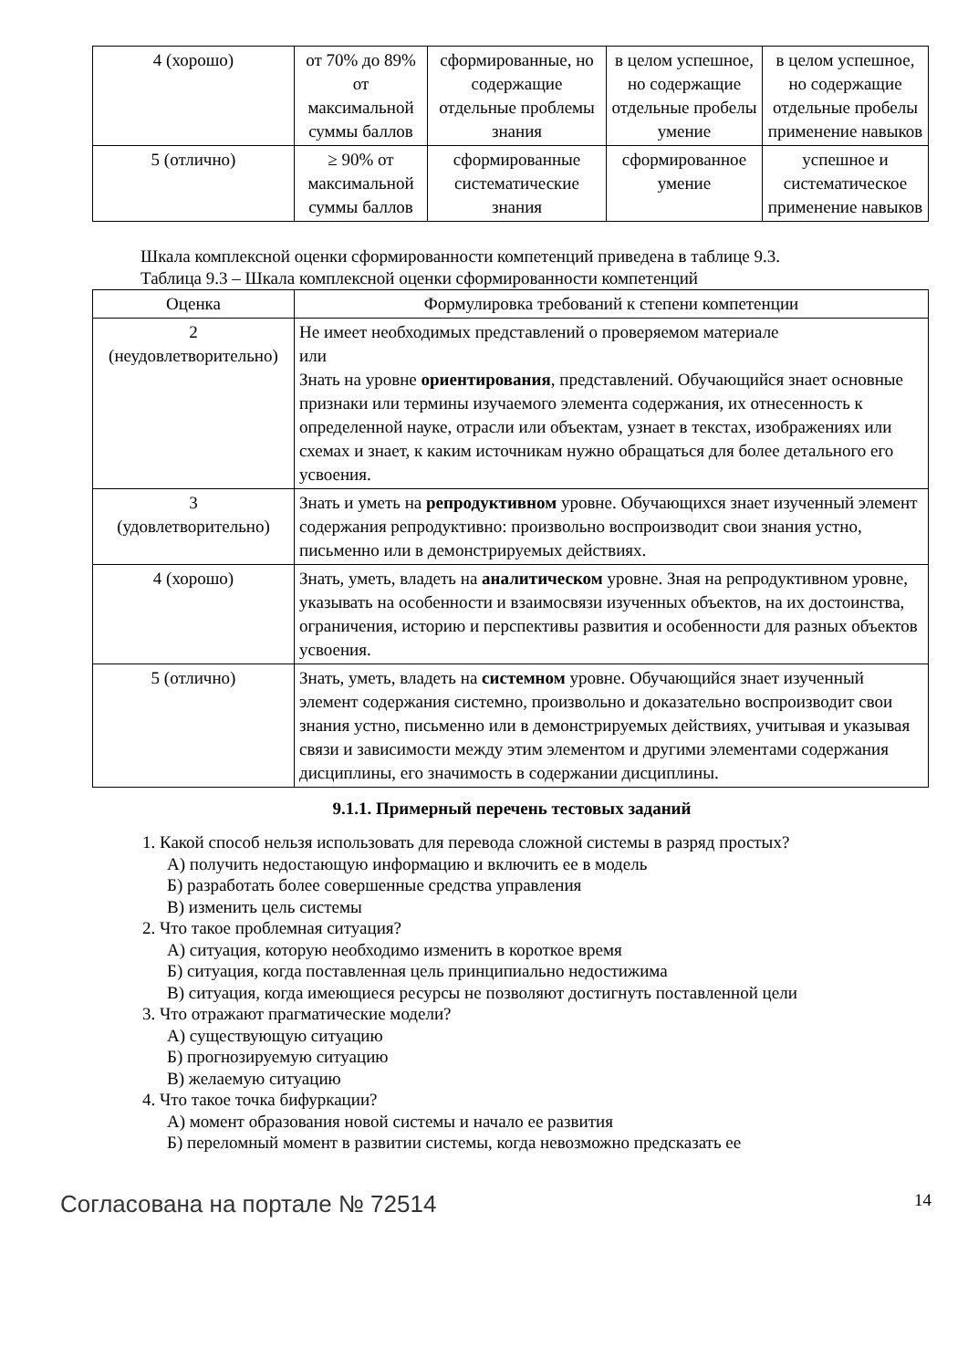| 4 (хорошо) | от 70% до 89% от максимальной суммы баллов | сформированные, но содержащие отдельные проблемы знания | в целом успешное, но содержащие отдельные пробелы умение | в целом успешное, но содержащие отдельные пробелы применение навыков |
| 5 (отлично) | ≥ 90% от максимальной суммы баллов | сформированные систематические знания | сформированное умение | успешное и систематическое применение навыков |
Шкала комплексной оценки сформированности компетенций приведена в таблице 9.3.
Таблица 9.3 – Шкала комплексной оценки сформированности компетенций
| Оценка | Формулировка требований к степени компетенции |
| --- | --- |
| 2 (неудовлетворительно) | Не имеет необходимых представлений о проверяемом материале или Знать на уровне ориентирования , представлений. Обучающийся знает основные признаки или термины изучаемого элемента содержания, их отнесенность к определенной науке, отрасли или объектам, узнает в текстах, изображениях или схемах и знает, к каким источникам нужно обращаться для более детального его усвоения. |
| 3 (удовлетворительно) | Знать и уметь на репродуктивном уровне. Обучающихся знает изученный элемент содержания репродуктивно: произвольно воспроизводит свои знания устно, письменно или в демонстрируемых действиях. |
| 4 (хорошо) | Знать, уметь, владеть на аналитическом уровне. Зная на репродуктивном уровне, указывать на особенности и взаимосвязи изученных объектов, на их достоинства, ограничения, историю и перспективы развития и особенности для разных объектов усвоения. |
| 5 (отлично) | Знать, уметь, владеть на системном уровне. Обучающийся знает изученный элемент содержания системно, произвольно и доказательно воспроизводит свои знания устно, письменно или в демонстрируемых действиях, учитывая и указывая связи и зависимости между этим элементом и другими элементами содержания дисциплины, его значимость в содержании дисциплины. |
9.1.1. Примерный перечень тестовых заданий
1. Какой способ нельзя использовать для перевода сложной системы в разряд простых?
А) получить недостающую информацию и включить ее в модель
Б) разработать более совершенные средства управления
В) изменить цель системы
2. Что такое проблемная ситуация?
А) ситуация, которую необходимо изменить в короткое время
Б) ситуация, когда поставленная цель принципиально недостижима
В) ситуация, когда имеющиеся ресурсы не позволяют достигнуть поставленной цели
3. Что отражают прагматические модели?
А) существующую ситуацию
Б) прогнозируемую ситуацию
В) желаемую ситуацию
4. Что такое точка бифуркации?
А) момент образования новой системы и начало ее развития
Б) переломный момент в развитии системы, когда невозможно предсказать ее
Согласована на портале № 72514 14